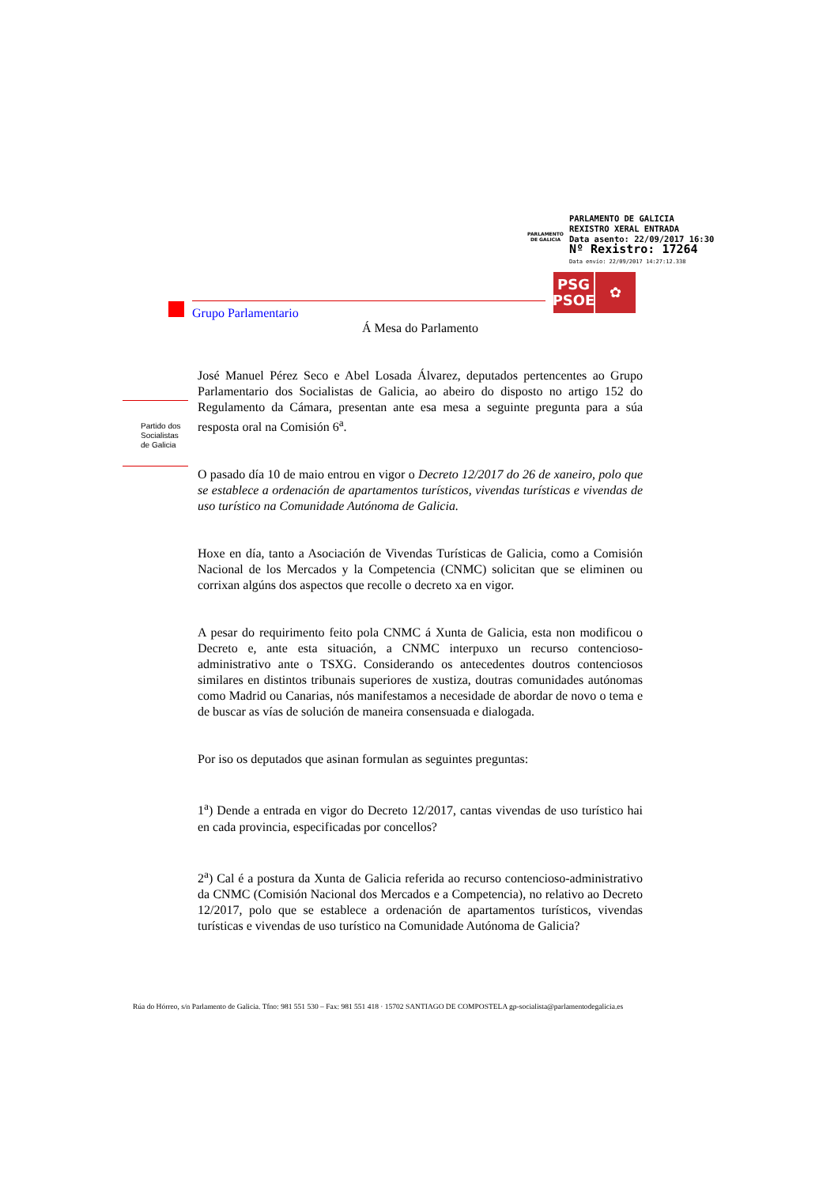PARLAMENTO
DE GALICIA
PARLAMENTO DE GALICIA
REXISTRO XERAL ENTRADA
Data asento: 22/09/2017 16:30
Nº Rexistro: 17264
Data envío: 22/09/2017 14:27:12.338
PSG
PSOE
✿
Grupo Parlamentario
Partido dos
Socialistas
de Galicia
Á Mesa do Parlamento
José Manuel Pérez Seco e Abel Losada Álvarez, deputados pertencentes ao Grupo Parlamentario dos Socialistas de Galicia, ao abeiro do disposto no artigo 152 do Regulamento da Cámara, presentan ante esa mesa a seguinte pregunta para a súa resposta oral na Comisión 6<sup>a</sup>.
O pasado día 10 de maio entrou en vigor o Decreto 12/2017 do 26 de xaneiro, polo que se establece a ordenación de apartamentos turísticos, vivendas turísticas e vivendas de uso turístico na Comunidade Autónoma de Galicia.
Hoxe en día, tanto a Asociación de Vivendas Turísticas de Galicia, como a Comisión Nacional de los Mercados y la Competencia (CNMC) solicitan que se eliminen ou corrixan algúns dos aspectos que recolle o decreto xa en vigor.
A pesar do requirimento feito pola CNMC á Xunta de Galicia, esta non modificou o Decreto e, ante esta situación, a CNMC interpuxo un recurso contencioso-administrativo ante o TSXG. Considerando os antecedentes doutros contenciosos similares en distintos tribunais superiores de xustiza, doutras comunidades autónomas como Madrid ou Canarias, nós manifestamos a necesidade de abordar de novo o tema e de buscar as vías de solución de maneira consensuada e dialogada.
Por iso os deputados que asinan formulan as seguintes preguntas:
1<sup>a</sup>) Dende a entrada en vigor do Decreto 12/2017, cantas vivendas de uso turístico hai en cada provincia, especificadas por concellos?
2<sup>a</sup>) Cal é a postura da Xunta de Galicia referida ao recurso contencioso-administrativo da CNMC (Comisión Nacional dos Mercados e a Competencia), no relativo ao Decreto 12/2017, polo que se establece a ordenación de apartamentos turísticos, vivendas turísticas e vivendas de uso turístico na Comunidade Autónoma de Galicia?
Rúa do Hórreo, s/n Parlamento de Galicia. Tfno: 981 551 530 – Fax: 981 551 418 · 15702 SANTIAGO DE COMPOSTELA gp-socialista@parlamentodegalicia.es